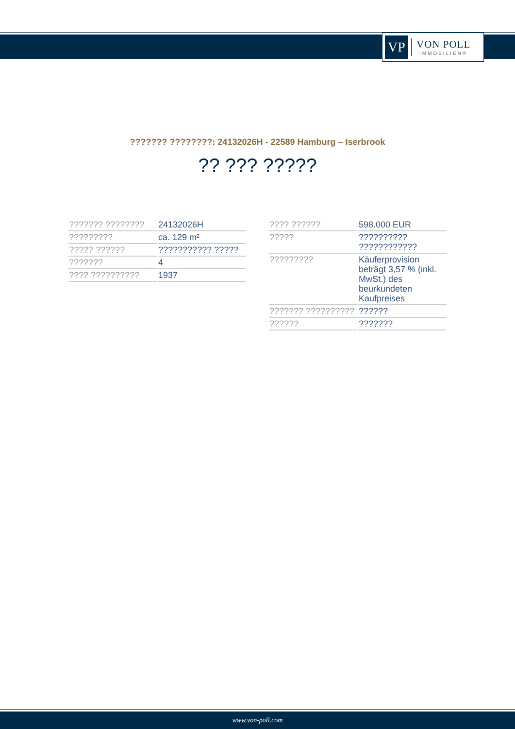VP
VON POLL
IMMOBILIEN®
??????? ????????: 24132026H - 22589 Hamburg – Iserbrook
?? ??? ?????
| ??????? ???????? | 24132026H |
| ????????? | ca. 129 m² |
| ????? ?????? | ??????????? ????? |
| ??????? | 4 |
| ???? ?????????? | 1937 |
| ???? ?????? | 598.000 EUR |
| ????? | ?????????? ???????????? |
| ????????? | Käuferprovision beträgt 3,57 % (inkl. MwSt.) des beurkundeten Kaufpreises |
| ??????? ?????????? | ?????? |
| ?????? | ??????? |
www.von-poll.com